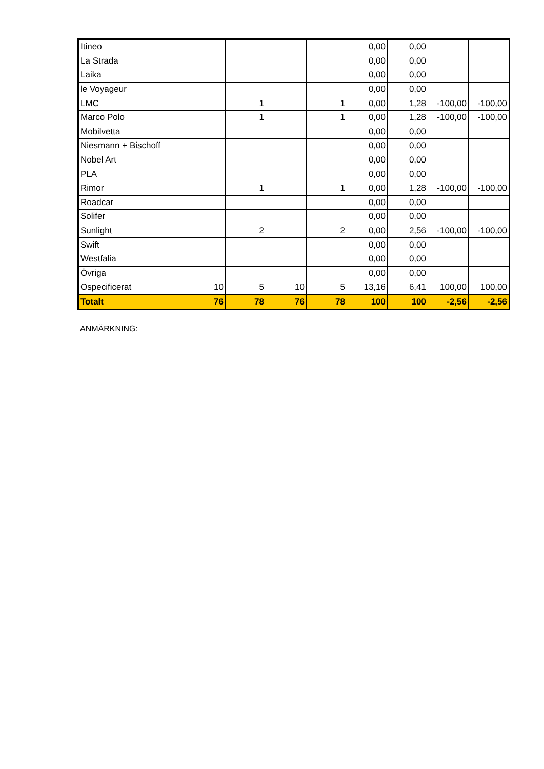| Itineo | | | | | 0,00 | 0,00 | | |
| La Strada | | | | | 0,00 | 0,00 | | |
| Laika | | | | | 0,00 | 0,00 | | |
| le Voyageur | | | | | 0,00 | 0,00 | | |
| LMC | | 1 | | 1 | 0,00 | 1,28 | -100,00 | -100,00 |
| Marco Polo | | 1 | | 1 | 0,00 | 1,28 | -100,00 | -100,00 |
| Mobilvetta | | | | | 0,00 | 0,00 | | |
| Niesmann + Bischoff | | | | | 0,00 | 0,00 | | |
| Nobel Art | | | | | 0,00 | 0,00 | | |
| PLA | | | | | 0,00 | 0,00 | | |
| Rimor | | 1 | | 1 | 0,00 | 1,28 | -100,00 | -100,00 |
| Roadcar | | | | | 0,00 | 0,00 | | |
| Solifer | | | | | 0,00 | 0,00 | | |
| Sunlight | | 2 | | 2 | 0,00 | 2,56 | -100,00 | -100,00 |
| Swift | | | | | 0,00 | 0,00 | | |
| Westfalia | | | | | 0,00 | 0,00 | | |
| Övriga | | | | | 0,00 | 0,00 | | |
| Ospecificerat | 10 | 5 | 10 | 5 | 13,16 | 6,41 | 100,00 | 100,00 |
| Totalt | 76 | 78 | 76 | 78 | 100 | 100 | -2,56 | -2,56 |
ANMÄRKNING: